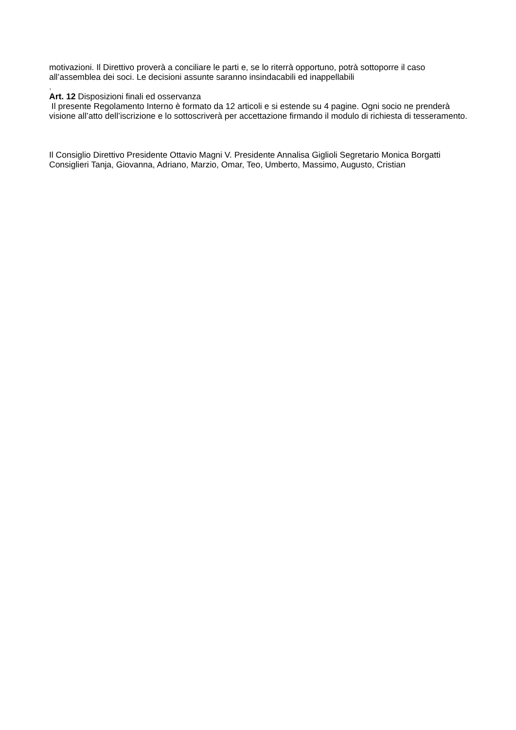motivazioni. Il Direttivo proverà a conciliare le parti e, se lo riterrà opportuno, potrà sottoporre il caso all’assemblea dei soci. Le decisioni assunte saranno insindacabili ed inappellabili
.
Art. 12 Disposizioni finali ed osservanza
Il presente Regolamento Interno è formato da 12 articoli e si estende su 4 pagine. Ogni socio ne prenderà visione all’atto dell’iscrizione e lo sottoscriverà per accettazione firmando il modulo di richiesta di tesseramento.
Il Consiglio Direttivo Presidente Ottavio Magni V. Presidente Annalisa Giglioli Segretario Monica Borgatti Consiglieri Tanja, Giovanna, Adriano, Marzio, Omar, Teo, Umberto, Massimo, Augusto, Cristian